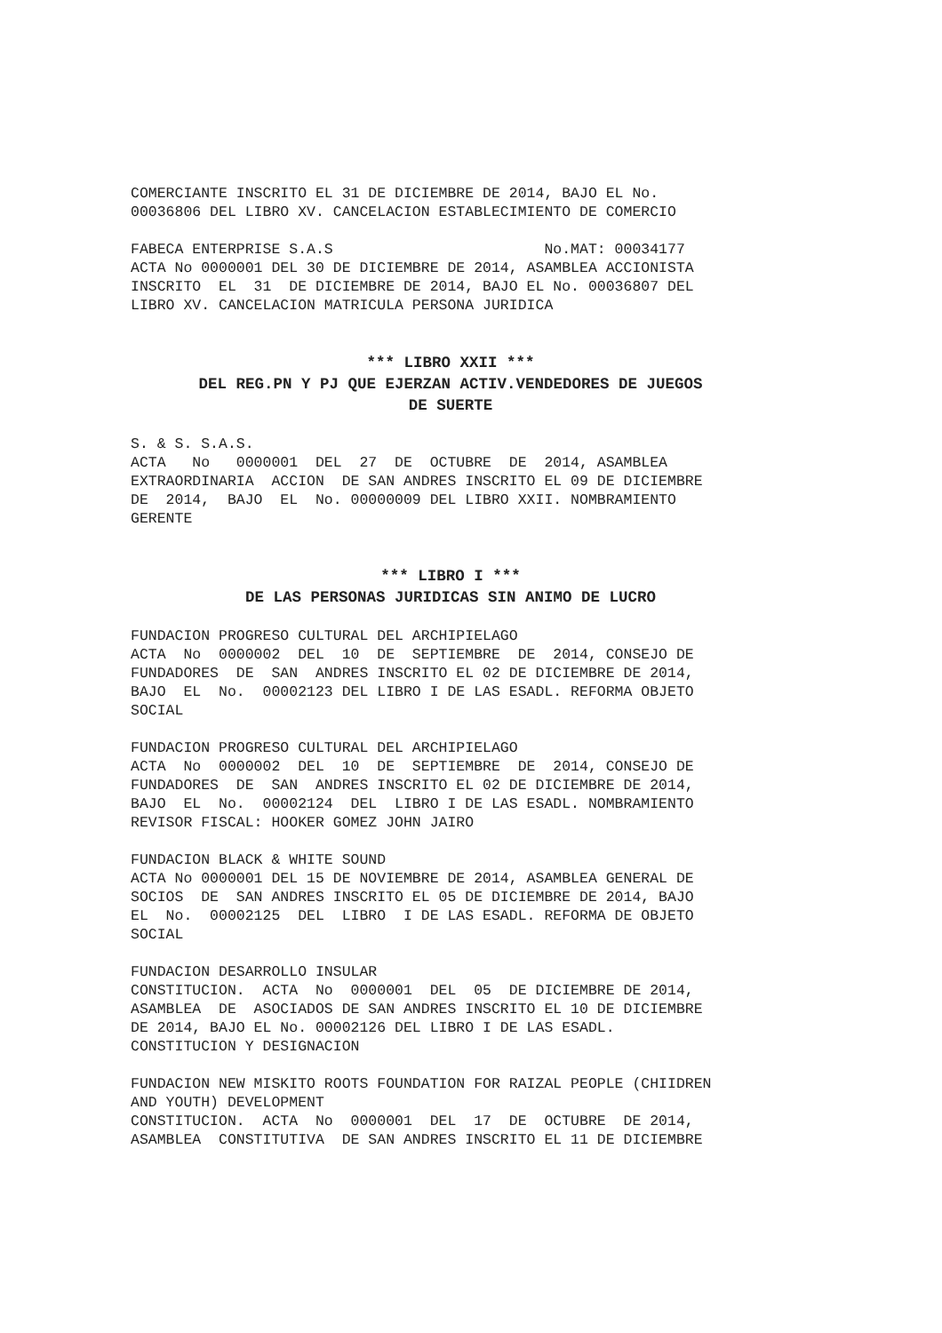COMERCIANTE INSCRITO EL 31 DE DICIEMBRE DE 2014, BAJO EL No. 00036806 DEL LIBRO XV. CANCELACION ESTABLECIMIENTO DE COMERCIO
FABECA ENTERPRISE S.A.S No.MAT: 00034177 ACTA No 0000001 DEL 30 DE DICIEMBRE DE 2014, ASAMBLEA ACCIONISTA INSCRITO EL 31 DE DICIEMBRE DE 2014, BAJO EL No. 00036807 DEL LIBRO XV. CANCELACION MATRICULA PERSONA JURIDICA
*** LIBRO XXII ***
DEL REG.PN Y PJ QUE EJERZAN ACTIV.VENDEDORES DE JUEGOS
DE SUERTE
S. & S. S.A.S. ACTA No 0000001 DEL 27 DE OCTUBRE DE 2014, ASAMBLEA EXTRAORDINARIA ACCION DE SAN ANDRES INSCRITO EL 09 DE DICIEMBRE DE 2014, BAJO EL No. 00000009 DEL LIBRO XXII. NOMBRAMIENTO GERENTE
*** LIBRO I ***
DE LAS PERSONAS JURIDICAS SIN ANIMO DE LUCRO
FUNDACION PROGRESO CULTURAL DEL ARCHIPIELAGO ACTA No 0000002 DEL 10 DE SEPTIEMBRE DE 2014, CONSEJO DE FUNDADORES DE SAN ANDRES INSCRITO EL 02 DE DICIEMBRE DE 2014, BAJO EL No. 00002123 DEL LIBRO I DE LAS ESADL. REFORMA OBJETO SOCIAL
FUNDACION PROGRESO CULTURAL DEL ARCHIPIELAGO ACTA No 0000002 DEL 10 DE SEPTIEMBRE DE 2014, CONSEJO DE FUNDADORES DE SAN ANDRES INSCRITO EL 02 DE DICIEMBRE DE 2014, BAJO EL No. 00002124 DEL LIBRO I DE LAS ESADL. NOMBRAMIENTO REVISOR FISCAL: HOOKER GOMEZ JOHN JAIRO
FUNDACION BLACK & WHITE SOUND ACTA No 0000001 DEL 15 DE NOVIEMBRE DE 2014, ASAMBLEA GENERAL DE SOCIOS DE SAN ANDRES INSCRITO EL 05 DE DICIEMBRE DE 2014, BAJO EL No. 00002125 DEL LIBRO I DE LAS ESADL. REFORMA DE OBJETO SOCIAL
FUNDACION DESARROLLO INSULAR CONSTITUCION. ACTA No 0000001 DEL 05 DE DICIEMBRE DE 2014, ASAMBLEA DE ASOCIADOS DE SAN ANDRES INSCRITO EL 10 DE DICIEMBRE DE 2014, BAJO EL No. 00002126 DEL LIBRO I DE LAS ESADL. CONSTITUCION Y DESIGNACION
FUNDACION NEW MISKITO ROOTS FOUNDATION FOR RAIZAL PEOPLE (CHIIDREN AND YOUTH) DEVELOPMENT CONSTITUCION. ACTA No 0000001 DEL 17 DE OCTUBRE DE 2014, ASAMBLEA CONSTITUTIVA DE SAN ANDRES INSCRITO EL 11 DE DICIEMBRE